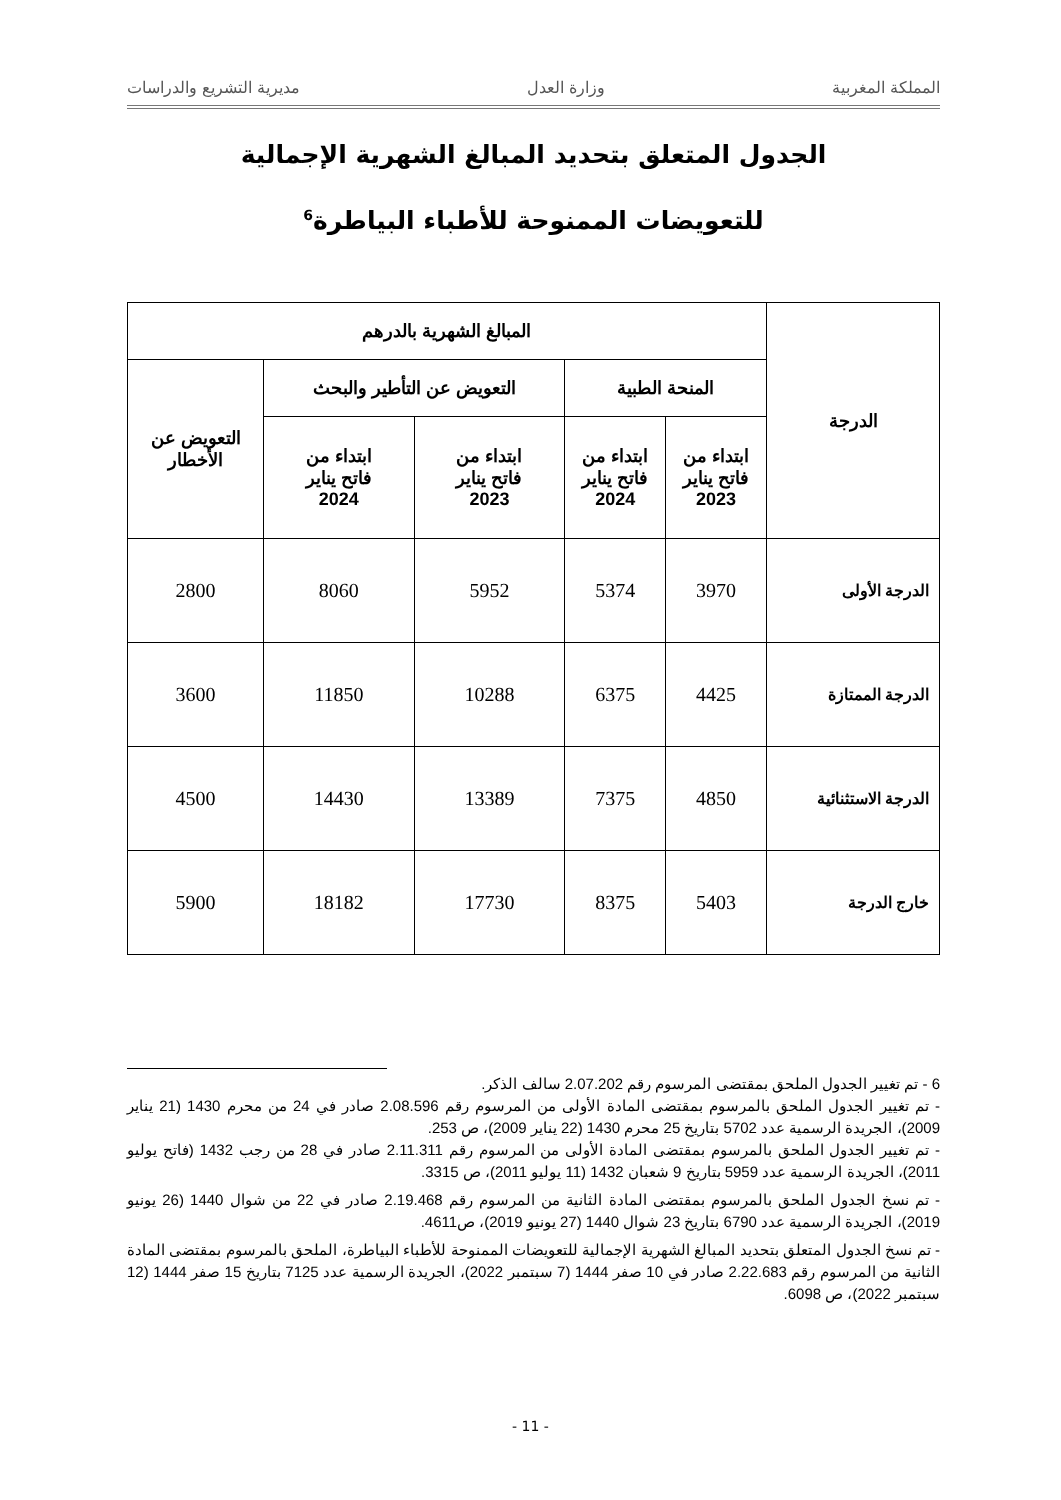المملكة المغربية وزارة العدل مديرية التشريع والدراسات
الجدول المتعلق بتحديد المبالغ الشهرية الإجمالية
للتعويضات الممنوحة للأطباء البياطرة<sup>6</sup>
| الدرجة | المبالغ الشهرية بالدرهم | | | | |
| --- | --- | --- | --- | --- | --- |
| | المنحة الطبية | | التعويض عن التأطير والبحث | | التعويض عن الأخطار |
| | ابتداء من فاتح يناير 2023 | ابتداء من فاتح يناير 2024 | ابتداء من فاتح يناير 2023 | ابتداء من فاتح يناير 2024 | |
| الدرجة الأولى | 3970 | 5374 | 5952 | 8060 | 2800 |
| الدرجة الممتازة | 4425 | 6375 | 10288 | 11850 | 3600 |
| الدرجة الاستثنائية | 4850 | 7375 | 13389 | 14430 | 4500 |
| خارج الدرجة | 5403 | 8375 | 17730 | 18182 | 5900 |
6 - تم تغيير الجدول الملحق بمقتضى المرسوم رقم 2.07.202 سالف الذكر.
- تم تغيير الجدول الملحق بالمرسوم بمقتضى المادة الأولى من المرسوم رقم 2.08.596 صادر في 24 من محرم 1430 (21 يناير 2009)، الجريدة الرسمية عدد 5702 بتاريخ 25 محرم 1430 (22 يناير 2009)، ص 253.
- تم تغيير الجدول الملحق بالمرسوم بمقتضى المادة الأولى من المرسوم رقم 2.11.311 صادر في 28 من رجب 1432 (فاتح يوليو 2011)، الجريدة الرسمية عدد 5959 بتاريخ 9 شعبان 1432 (11 يوليو 2011)، ص 3315.
- تم نسخ الجدول الملحق بالمرسوم بمقتضى المادة الثانية من المرسوم رقم 2.19.468 صادر في 22 من شوال 1440 (26 يونيو 2019)، الجريدة الرسمية عدد 6790 بتاريخ 23 شوال 1440 (27 يونيو 2019)، ص4611.
- تم نسخ الجدول المتعلق بتحديد المبالغ الشهرية الإجمالية للتعويضات الممنوحة للأطباء البياطرة، الملحق بالمرسوم بمقتضى المادة الثانية من المرسوم رقم 2.22.683 صادر في 10 صفر 1444 (7 سبتمبر 2022)، الجريدة الرسمية عدد 7125 بتاريخ 15 صفر 1444 (12 سبتمبر 2022)، ص 6098.
- 11 -